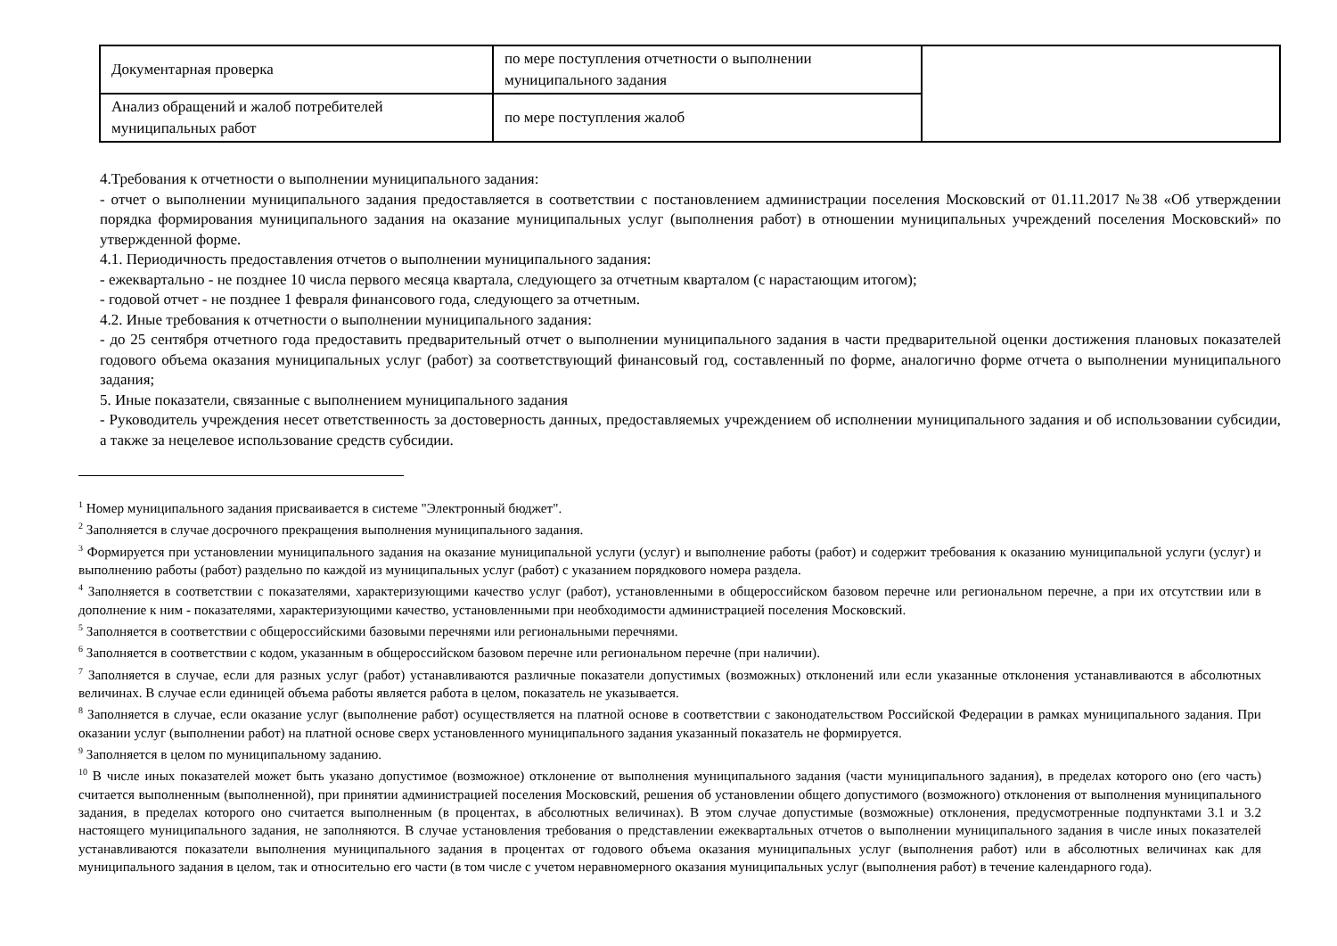| Документарная проверка | по мере поступления отчетности о выполнении муниципального задания | |
| Анализ обращений и жалоб потребителей муниципальных работ | по мере поступления жалоб | |
4.Требования к отчетности о выполнении муниципального задания:
- отчет о выполнении муниципального задания предоставляется в соответствии с постановлением администрации поселения Московский от 01.11.2017 №38 «Об утверждении порядка формирования муниципального задания на оказание муниципальных услуг (выполнения работ) в отношении муниципальных учреждений поселения Московский» по утвержденной форме.
4.1. Периодичность предоставления отчетов о выполнении муниципального задания:
- ежеквартально - не позднее 10 числа первого месяца квартала, следующего за отчетным кварталом (с нарастающим итогом);
- годовой отчет - не позднее 1 февраля финансового года, следующего за отчетным.
4.2. Иные требования к отчетности о выполнении муниципального задания:
- до 25 сентября отчетного года предоставить предварительный отчет о выполнении муниципального задания в части предварительной оценки достижения плановых показателей годового объема оказания муниципальных услуг (работ) за соответствующий финансовый год, составленный по форме, аналогично форме отчета о выполнении муниципального задания;
5. Иные показатели, связанные с выполнением муниципального задания
- Руководитель учреждения несет ответственность за достоверность данных, предоставляемых учреждением об исполнении муниципального задания и об использовании субсидии, а также за нецелевое использование средств субсидии.
<sup>1</sup> Номер муниципального задания присваивается в системе "Электронный бюджет".
<sup>2</sup> Заполняется в случае досрочного прекращения выполнения муниципального задания.
<sup>3</sup> Формируется при установлении муниципального задания на оказание муниципальной услуги (услуг) и выполнение работы (работ) и содержит требования к оказанию муниципальной услуги (услуг) и выполнению работы (работ) раздельно по каждой из муниципальных услуг (работ) с указанием порядкового номера раздела.
<sup>4</sup> Заполняется в соответствии с показателями, характеризующими качество услуг (работ), установленными в общероссийском базовом перечне или региональном перечне, а при их отсутствии или в дополнение к ним - показателями, характеризующими качество, установленными при необходимости администрацией поселения Московский.
<sup>5</sup> Заполняется в соответствии с общероссийскими базовыми перечнями или региональными перечнями.
<sup>6</sup> Заполняется в соответствии с кодом, указанным в общероссийском базовом перечне или региональном перечне (при наличии).
<sup>7</sup> Заполняется в случае, если для разных услуг (работ) устанавливаются различные показатели допустимых (возможных) отклонений или если указанные отклонения устанавливаются в абсолютных величинах. В случае если единицей объема работы является работа в целом, показатель не указывается.
<sup>8</sup> Заполняется в случае, если оказание услуг (выполнение работ) осуществляется на платной основе в соответствии с законодательством Российской Федерации в рамках муниципального задания. При оказании услуг (выполнении работ) на платной основе сверх установленного муниципального задания указанный показатель не формируется.
<sup>9</sup> Заполняется в целом по муниципальному заданию.
<sup>10</sup> В числе иных показателей может быть указано допустимое (возможное) отклонение от выполнения муниципального задания (части муниципального задания), в пределах которого оно (его часть) считается выполненным (выполненной), при принятии администрацией поселения Московский, решения об установлении общего допустимого (возможного) отклонения от выполнения муниципального задания, в пределах которого оно считается выполненным (в процентах, в абсолютных величинах). В этом случае допустимые (возможные) отклонения, предусмотренные подпунктами 3.1 и 3.2 настоящего муниципального задания, не заполняются. В случае установления требования о представлении ежеквартальных отчетов о выполнении муниципального задания в числе иных показателей устанавливаются показатели выполнения муниципального задания в процентах от годового объема оказания муниципальных услуг (выполнения работ) или в абсолютных величинах как для муниципального задания в целом, так и относительно его части (в том числе с учетом неравномерного оказания муниципальных услуг (выполнения работ) в течение календарного года).